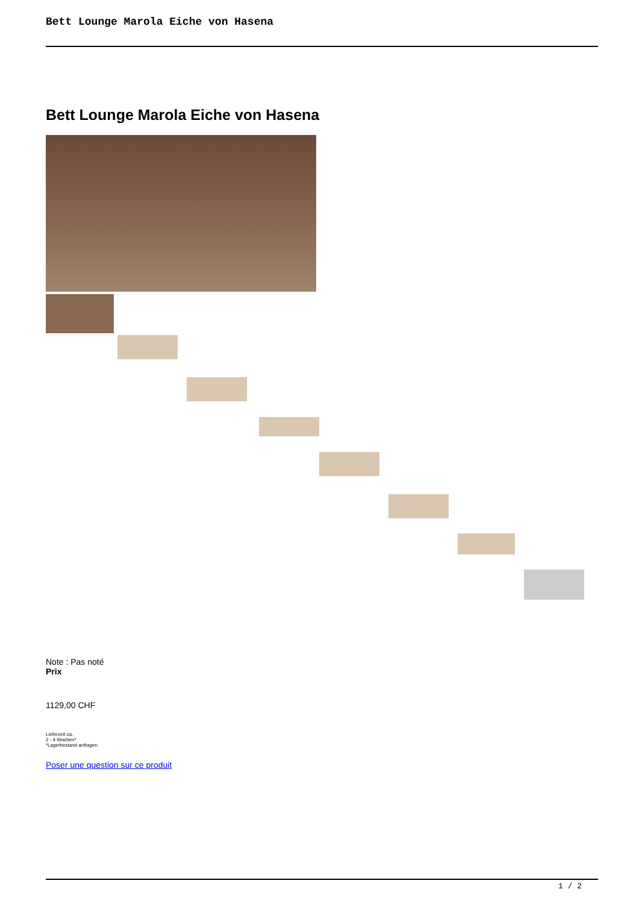Bett Lounge Marola Eiche von Hasena
Bett Lounge Marola Eiche von Hasena
Note : Pas noté
Prix
1129,00 CHF
Lieferzeit ca.
2 - 4 Wochen*
*Lagerbestand anfragen
Poser une question sur ce produit
1 / 2